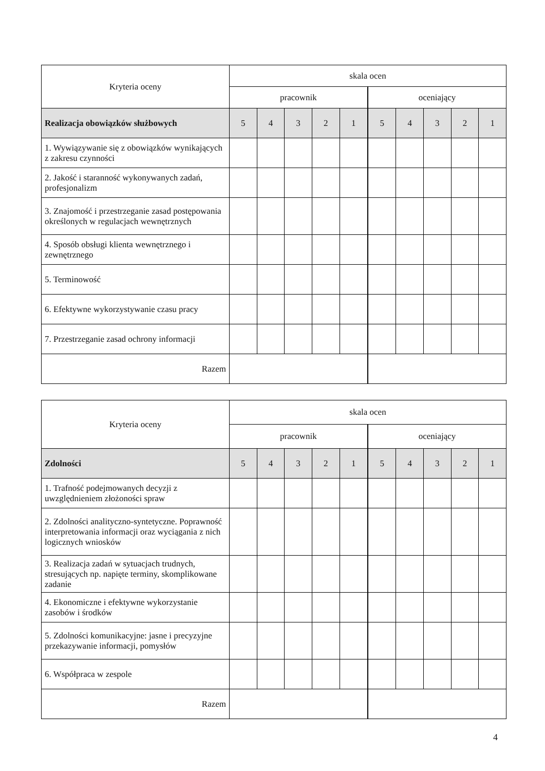| Kryteria oceny | skala ocen | | | | | | | | | |
| --- | --- | --- | --- | --- | --- | --- | --- | --- | --- | --- |
| | pracownik | | | | | oceniający | | | | |
| Realizacja obowiązków służbowych | 5 | 4 | 3 | 2 | 1 | 5 | 4 | 3 | 2 | 1 |
| 1. Wywiązywanie się z obowiązków wynikających z zakresu czynności | | | | | | | | | | |
| 2. Jakość i staranność wykonywanych zadań, profesjonalizm | | | | | | | | | | |
| 3. Znajomość i przestrzeganie zasad postępowania określonych w regulacjach wewnętrznych | | | | | | | | | | |
| 4. Sposób obsługi klienta wewnętrznego i zewnętrznego | | | | | | | | | | |
| 5. Terminowość | | | | | | | | | | |
| 6. Efektywne wykorzystywanie czasu pracy | | | | | | | | | | |
| 7. Przestrzeganie zasad ochrony informacji | | | | | | | | | | |
| Razem | | | | | | | | | | |
| Kryteria oceny | skala ocen | | | | | | | | | |
| --- | --- | --- | --- | --- | --- | --- | --- | --- | --- | --- |
| | pracownik | | | | | oceniający | | | | |
| Zdolności | 5 | 4 | 3 | 2 | 1 | 5 | 4 | 3 | 2 | 1 |
| 1. Trafność podejmowanych decyzji z uwzględnieniem złożoności spraw | | | | | | | | | | |
| 2. Zdolności analityczno-syntetyczne. Poprawność interpretowania informacji oraz wyciągania z nich logicznych wniosków | | | | | | | | | | |
| 3. Realizacja zadań w sytuacjach trudnych, stresujących np. napięte terminy, skomplikowane zadanie | | | | | | | | | | |
| 4. Ekonomiczne i efektywne wykorzystanie zasobów i środków | | | | | | | | | | |
| 5. Zdolności komunikacyjne: jasne i precyzyjne przekazywanie informacji, pomysłów | | | | | | | | | | |
| 6. Współpraca w zespole | | | | | | | | | | |
| Razem | | | | | | | | | | |
4